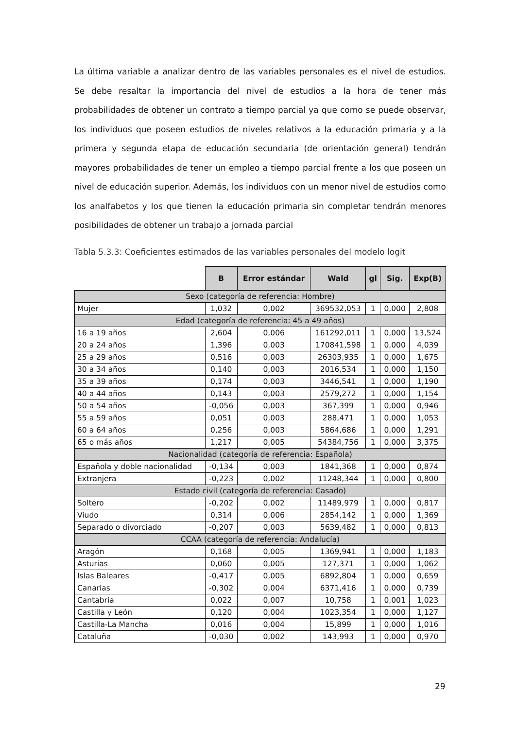La última variable a analizar dentro de las variables personales es el nivel de estudios. Se debe resaltar la importancia del nivel de estudios a la hora de tener más probabilidades de obtener un contrato a tiempo parcial ya que como se puede observar, los individuos que poseen estudios de niveles relativos a la educación primaria y a la primera y segunda etapa de educación secundaria (de orientación general) tendrán mayores probabilidades de tener un empleo a tiempo parcial frente a los que poseen un nivel de educación superior. Además, los individuos con un menor nivel de estudios como los analfabetos y los que tienen la educación primaria sin completar tendrán menores posibilidades de obtener un trabajo a jornada parcial
Tabla 5.3.3: Coeficientes estimados de las variables personales del modelo logit
| | B | Error estándar | Wald | gl | Sig. | Exp(B) |
| --- | --- | --- | --- | --- | --- | --- |
| Sexo (categoría de referencia: Hombre) | | | | | | |
| Mujer | 1,032 | 0,002 | 369532,053 | 1 | 0,000 | 2,808 |
| Edad (categoría de referencia: 45 a 49 años) | | | | | | |
| 16 a 19 años | 2,604 | 0,006 | 161292,011 | 1 | 0,000 | 13,524 |
| 20 a 24 años | 1,396 | 0,003 | 170841,598 | 1 | 0,000 | 4,039 |
| 25 a 29 años | 0,516 | 0,003 | 26303,935 | 1 | 0,000 | 1,675 |
| 30 a 34 años | 0,140 | 0,003 | 2016,534 | 1 | 0,000 | 1,150 |
| 35 a 39 años | 0,174 | 0,003 | 3446,541 | 1 | 0,000 | 1,190 |
| 40 a 44 años | 0,143 | 0,003 | 2579,272 | 1 | 0,000 | 1,154 |
| 50 a 54 años | -0,056 | 0,003 | 367,399 | 1 | 0,000 | 0,946 |
| 55 a 59 años | 0,051 | 0,003 | 288,471 | 1 | 0,000 | 1,053 |
| 60 a 64 años | 0,256 | 0,003 | 5864,686 | 1 | 0,000 | 1,291 |
| 65 o más años | 1,217 | 0,005 | 54384,756 | 1 | 0,000 | 3,375 |
| Nacionalidad (categoría de referencia: Española) | | | | | | |
| Española y doble nacionalidad | -0,134 | 0,003 | 1841,368 | 1 | 0,000 | 0,874 |
| Extranjera | -0,223 | 0,002 | 11248,344 | 1 | 0,000 | 0,800 |
| Estado civil (categoría de referencia: Casado) | | | | | | |
| Soltero | -0,202 | 0,002 | 11489,979 | 1 | 0,000 | 0,817 |
| Viudo | 0,314 | 0,006 | 2854,142 | 1 | 0,000 | 1,369 |
| Separado o divorciado | -0,207 | 0,003 | 5639,482 | 1 | 0,000 | 0,813 |
| CCAA (categoría de referencia: Andalucía) | | | | | | |
| Aragón | 0,168 | 0,005 | 1369,941 | 1 | 0,000 | 1,183 |
| Asturias | 0,060 | 0,005 | 127,371 | 1 | 0,000 | 1,062 |
| Islas Baleares | -0,417 | 0,005 | 6892,804 | 1 | 0,000 | 0,659 |
| Canarias | -0,302 | 0,004 | 6371,416 | 1 | 0,000 | 0,739 |
| Cantabria | 0,022 | 0,007 | 10,758 | 1 | 0,001 | 1,023 |
| Castilla y León | 0,120 | 0,004 | 1023,354 | 1 | 0,000 | 1,127 |
| Castilla-La Mancha | 0,016 | 0,004 | 15,899 | 1 | 0,000 | 1,016 |
| Cataluña | -0,030 | 0,002 | 143,993 | 1 | 0,000 | 0,970 |
29